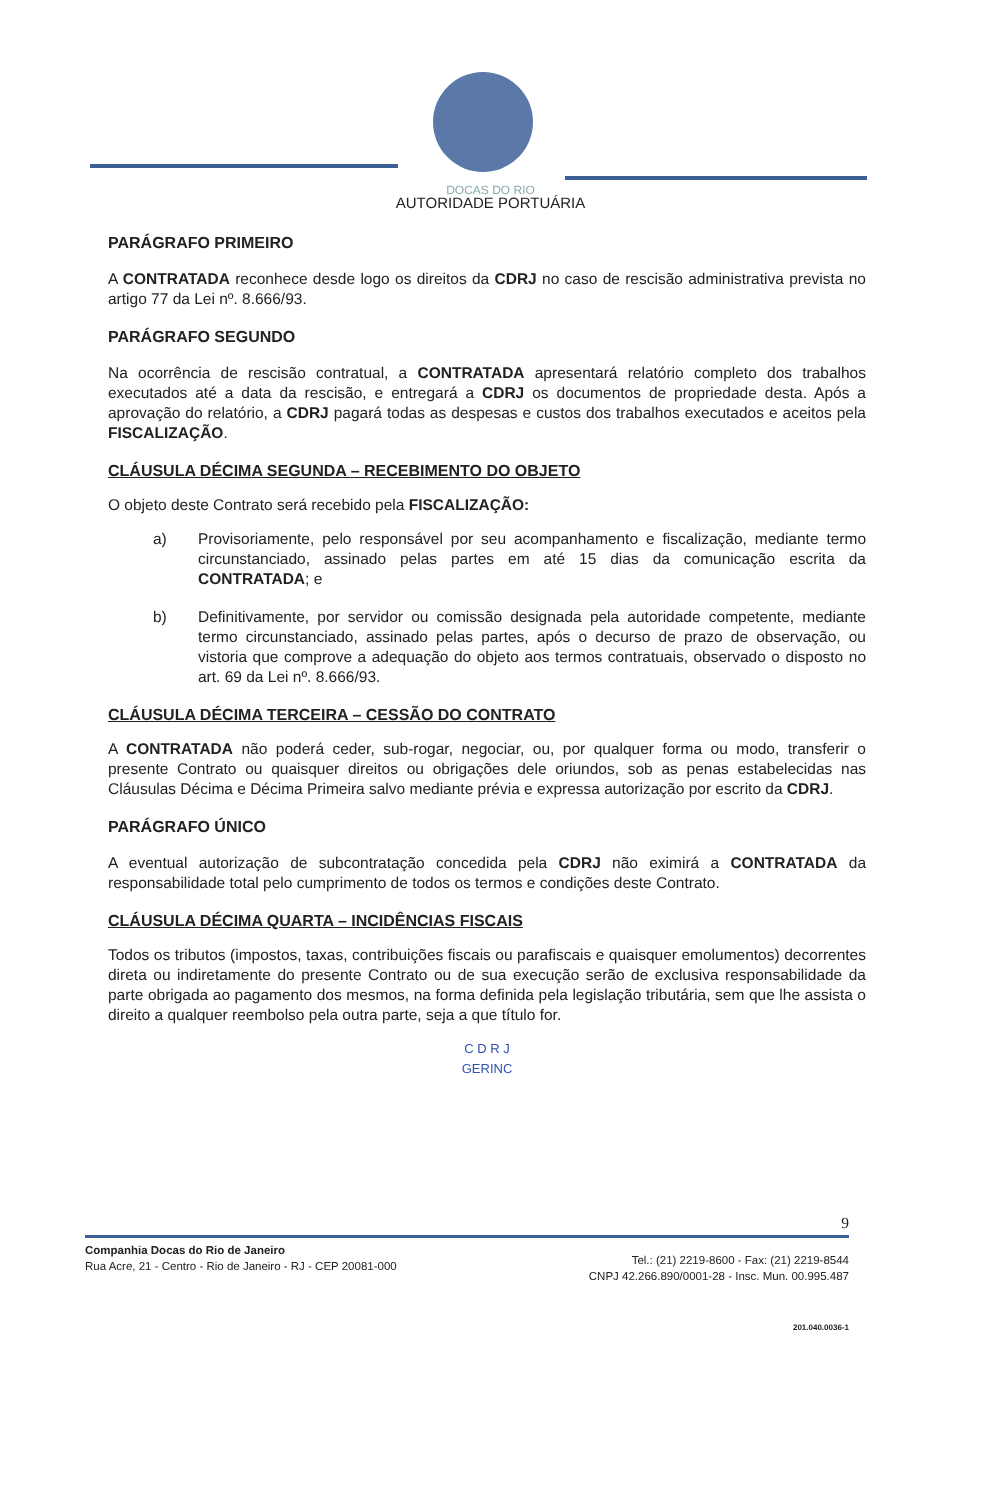DOCAS DO RIO
AUTORIDADE PORTUÁRIA
PARÁGRAFO PRIMEIRO
A CONTRATADA reconhece desde logo os direitos da CDRJ no caso de rescisão administrativa prevista no artigo 77 da Lei nº. 8.666/93.
PARÁGRAFO SEGUNDO
Na ocorrência de rescisão contratual, a CONTRATADA apresentará relatório completo dos trabalhos executados até a data da rescisão, e entregará a CDRJ os documentos de propriedade desta. Após a aprovação do relatório, a CDRJ pagará todas as despesas e custos dos trabalhos executados e aceitos pela FISCALIZAÇÃO.
CLÁUSULA DÉCIMA SEGUNDA – RECEBIMENTO DO OBJETO
O objeto deste Contrato será recebido pela FISCALIZAÇÃO:
a) Provisoriamente, pelo responsável por seu acompanhamento e fiscalização, mediante termo circunstanciado, assinado pelas partes em até 15 dias da comunicação escrita da CONTRATADA; e
b) Definitivamente, por servidor ou comissão designada pela autoridade competente, mediante termo circunstanciado, assinado pelas partes, após o decurso de prazo de observação, ou vistoria que comprove a adequação do objeto aos termos contratuais, observado o disposto no art. 69 da Lei nº. 8.666/93.
CLÁUSULA DÉCIMA TERCEIRA – CESSÃO DO CONTRATO
A CONTRATADA não poderá ceder, sub-rogar, negociar, ou, por qualquer forma ou modo, transferir o presente Contrato ou quaisquer direitos ou obrigações dele oriundos, sob as penas estabelecidas nas Cláusulas Décima e Décima Primeira salvo mediante prévia e expressa autorização por escrito da CDRJ.
PARÁGRAFO ÚNICO
A eventual autorização de subcontratação concedida pela CDRJ não eximirá a CONTRATADA da responsabilidade total pelo cumprimento de todos os termos e condições deste Contrato.
CLÁUSULA DÉCIMA QUARTA – INCIDÊNCIAS FISCAIS
Todos os tributos (impostos, taxas, contribuições fiscais ou parafiscais e quaisquer emolumentos) decorrentes direta ou indiretamente do presente Contrato ou de sua execução serão de exclusiva responsabilidade da parte obrigada ao pagamento dos mesmos, na forma definida pela legislação tributária, sem que lhe assista o direito a qualquer reembolso pela outra parte, seja a que título for.
C D R J
GERINC
9
Tel.: (21) 2219-8600 - Fax: (21) 2219-8544
CNPJ 42.266.890/0001-28 - Insc. Mun. 00.995.487
Companhia Docas do Rio de Janeiro
Rua Acre, 21 - Centro - Rio de Janeiro - RJ - CEP 20081-000
201.040.0036-1